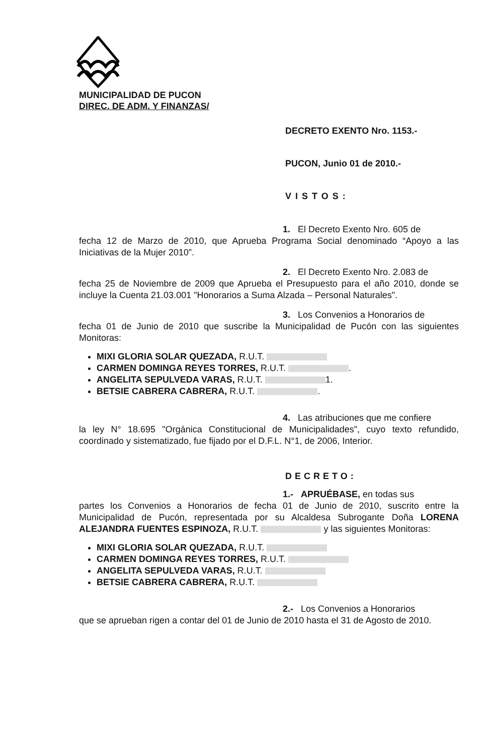MUNICIPALIDAD DE PUCON
DIREC. DE ADM. Y FINANZAS/
DECRETO EXENTO Nro. 1153.-
PUCON, Junio 01 de 2010.-
VISTOS:
1. El Decreto Exento Nro. 605 de
fecha 12 de Marzo de 2010, que Aprueba Programa Social denominado “Apoyo a las Iniciativas de la Mujer 2010”.
2. El Decreto Exento Nro. 2.083 de
fecha 25 de Noviembre de 2009 que Aprueba el Presupuesto para el año 2010, donde se incluye la Cuenta 21.03.001 "Honorarios a Suma Alzada – Personal Naturales".
3. Los Convenios a Honorarios de
fecha 01 de Junio de 2010 que suscribe la Municipalidad de Pucón con las siguientes Monitoras:
MIXI GLORIA SOLAR QUEZADA, R.U.T.
CARMEN DOMINGA REYES TORRES, R.U.T. .
ANGELITA SEPULVEDA VARAS, R.U.T. 1.
BETSIE CABRERA CABRERA, R.U.T. .
4. Las atribuciones que me confiere
la ley N° 18.695 "Orgánica Constitucional de Municipalidades", cuyo texto refundido, coordinado y sistematizado, fue fijado por el D.F.L. N°1, de 2006, Interior.
DECRETO:
1.- APRUÉBASE, en todas sus
partes los Convenios a Honorarios de fecha 01 de Junio de 2010, suscrito entre la Municipalidad de Pucón, representada por su Alcaldesa Subrogante Doña LORENA ALEJANDRA FUENTES ESPINOZA, R.U.T. y las siguientes Monitoras:
MIXI GLORIA SOLAR QUEZADA, R.U.T.
CARMEN DOMINGA REYES TORRES, R.U.T.
ANGELITA SEPULVEDA VARAS, R.U.T.
BETSIE CABRERA CABRERA, R.U.T.
2.- Los Convenios a Honorarios
que se aprueban rigen a contar del 01 de Junio de 2010 hasta el 31 de Agosto de 2010.